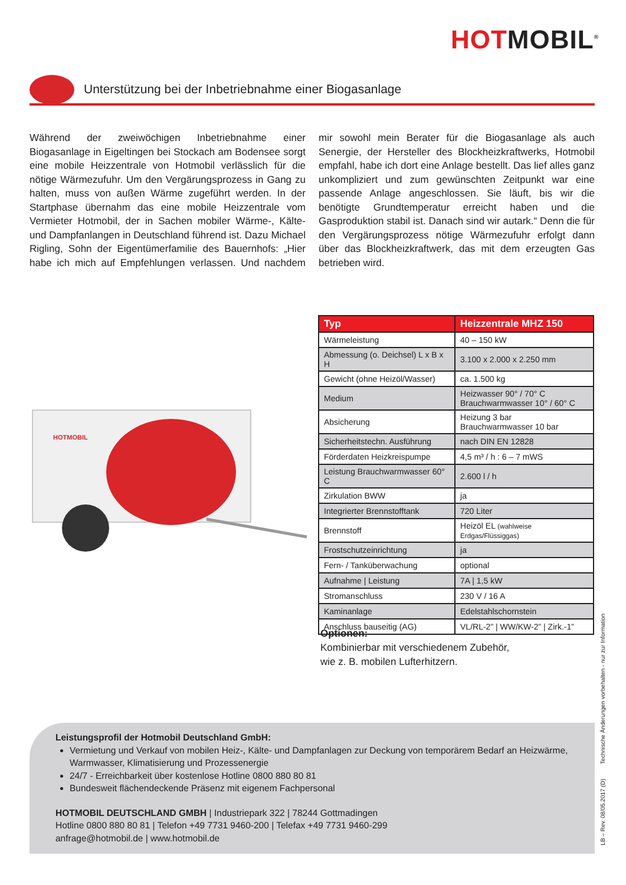HOTMOBIL<sup>®</sup>
Unterstützung bei der Inbetriebnahme einer Biogasanlage
Während der zweiwöchigen Inbetriebnahme einer Biogasanlage in Eigeltingen bei Stockach am Bodensee sorgt eine mobile Heizzentrale von Hotmobil verlässlich für die nötige Wärmezufuhr. Um den Vergärungsprozess in Gang zu halten, muss von außen Wärme zugeführt werden. In der Startphase übernahm das eine mobile Heizzentrale vom Vermieter Hotmobil, der in Sachen mobiler Wärme-, Kälte- und Dampfanlangen in Deutschland führend ist. Dazu Michael Rigling, Sohn der Eigentümerfamilie des Bauernhofs: „Hier habe ich mich auf Empfehlungen verlassen. Und nachdem mir sowohl mein Berater für die Biogasanlage als auch Senergie, der Hersteller des Blockheizkraftwerks, Hotmobil empfahl, habe ich dort eine Anlage bestellt. Das lief alles ganz unkompliziert und zum gewünschten Zeitpunkt war eine passende Anlage angeschlossen. Sie läuft, bis wir die benötigte Grundtemperatur erreicht haben und die Gasproduktion stabil ist. Danach sind wir autark.“ Denn die für den Vergärungsprozess nötige Wärmezufuhr erfolgt dann über das Blockheizkraftwerk, das mit dem erzeugten Gas betrieben wird.
HOTMOBIL
| Typ | Heizzentrale MHZ 150 |
| --- | --- |
| Wärmeleistung | 40 – 150 kW |
| Abmessung (o. Deichsel) L x B x H | 3.100 x 2.000 x 2.250 mm |
| Gewicht (ohne Heizöl/Wasser) | ca. 1.500 kg |
| Medium | Heizwasser 90° / 70° C Brauchwarmwasser 10° / 60° C |
| Absicherung | Heizung 3 bar Brauchwarmwasser 10 bar |
| Sicherheitstechn. Ausführung | nach DIN EN 12828 |
| Förderdaten Heizkreispumpe | 4,5 m³ / h : 6 – 7 mWS |
| Leistung Brauchwarmwasser 60° C | 2.600 l / h |
| Zirkulation BWW | ja |
| Integrierter Brennstofftank | 720 Liter |
| Brennstoff | Heizöl EL (wahlweise Erdgas/Flüssiggas) |
| Frostschutzeinrichtung | ja |
| Fern- / Tanküberwachung | optional |
| Aufnahme / Leistung | 7A / 1,5 kW |
| Stromanschluss | 230 V / 16 A |
| Kaminanlage | Edelstahlschornstein |
| Anschluss bauseitig (AG) | VL/RL-2” / WW/KW-2” / Zirk.-1” |
Optionen:
Kombinierbar mit verschiedenem Zubehör,
wie z. B. mobilen Lufterhitzern.
Technische Änderungen vorbehalten - nur zur Information
Leistungsprofil der Hotmobil Deutschland GmbH:
Vermietung und Verkauf von mobilen Heiz-, Kälte- und Dampfanlagen zur Deckung von temporärem Bedarf an Heizwärme, Warmwasser, Klimatisierung und Prozessenergie
24/7 - Erreichbarkeit über kostenlose Hotline 0800 880 80 81
Bundesweit flächendeckende Präsenz mit eigenem Fachpersonal
HOTMOBIL DEUTSCHLAND GMBH | Industriepark 322 | 78244 Gottmadingen
Hotline 0800 880 80 81 | Telefon +49 7731 9460-200 | Telefax +49 7731 9460-299
anfrage@hotmobil.de | www.hotmobil.de
LB – Rev. 08/05.2017 (D)